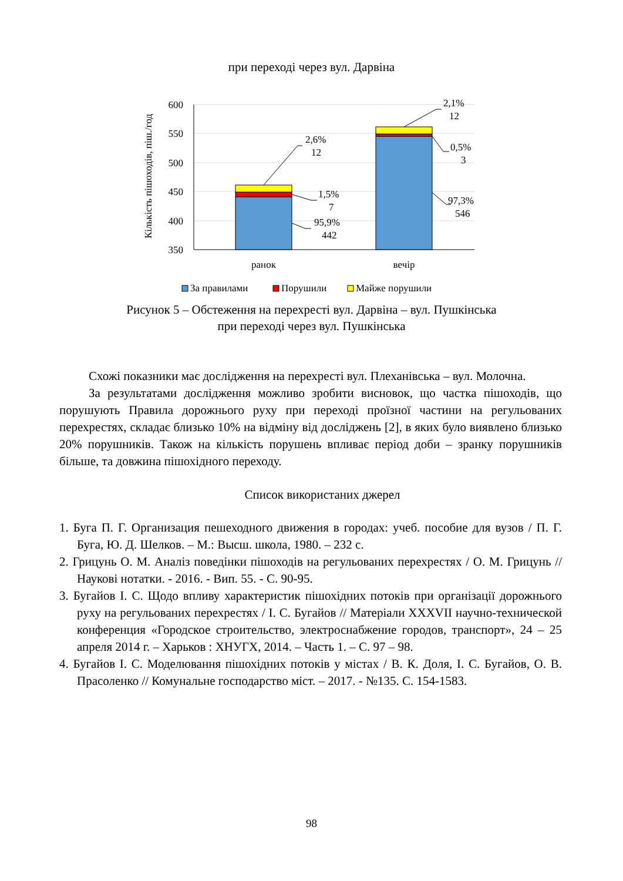при переході через вул. Дарвіна
600
550
500
450
400
350
Кількість пішоходів, піш./год
2,6%
12
1,5%
7
95,9%
442
2,1%
12
0,5%
3
97,3%
546
ранок
вечір
За правилами
Порушили
Майже порушили
Рисунок 5 – Обстеження на перехресті вул. Дарвіна – вул. Пушкінська
при переході через вул. Пушкінська
Схожі показники має дослідження на перехресті вул. Плеханівська – вул. Молочна.
За результатами дослідження можливо зробити висновок, що частка пішоходів, що порушують Правила дорожнього руху при переході проїзної частини на регульованих перехрестях, складає близько 10% на відміну від досліджень [2], в яких було виявлено близько 20% порушників. Також на кількість порушень впливає період доби – зранку порушників більше, та довжина пішохідного переходу.
Список використаних джерел
1. Буга П. Г. Организация пешеходного движения в городах: учеб. пособие для вузов / П. Г. Буга, Ю. Д. Шелков. – М.: Высш. школа, 1980. – 232 с.
2. Грицунь О. М. Аналіз поведінки пішоходів на регульованих перехрестях / О. М. Грицунь // Наукові нотатки. - 2016. - Вип. 55. - С. 90-95.
3. Бугайов І. С. Щодо впливу характеристик пішохідних потоків при організації дорожнього руху на регульованих перехрестях / І. С. Бугайов // Матеріали XXXVII научно-технической конференция «Городское строительство, электроснабжение городов, транспорт», 24 – 25 апреля 2014 г. – Харьков : ХНУГХ, 2014. – Часть 1. – С. 97 – 98.
4. Бугайов І. С. Моделювання пішохідних потоків у містах / В. К. Доля, І. С. Бугайов, О. В. Прасоленко // Комунальне господарство міст. – 2017. - №135. С. 154-1583.
98